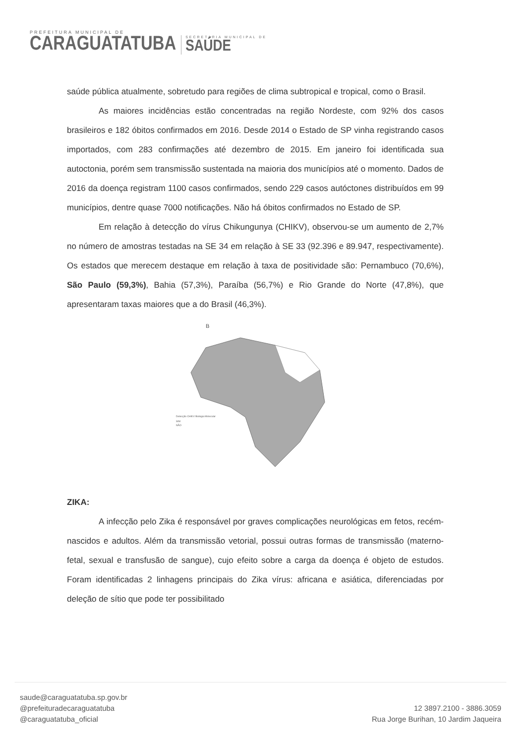PREFEITURA MUNICIPAL DE
CARAGUATATUBA
SECRETARIA MUNICIPAL DE
SAÚDE
saúde pública atualmente, sobretudo para regiões de clima subtropical e tropical, como o Brasil.
As maiores incidências estão concentradas na região Nordeste, com 92% dos casos brasileiros e 182 óbitos confirmados em 2016. Desde 2014 o Estado de SP vinha registrando casos importados, com 283 confirmações até dezembro de 2015. Em janeiro foi identificada sua autoctonia, porém sem transmissão sustentada na maioria dos municípios até o momento. Dados de 2016 da doença registram 1100 casos confirmados, sendo 229 casos autóctones distribuídos em 99 municípios, dentre quase 7000 notificações. Não há óbitos confirmados no Estado de SP.
Em relação à detecção do vírus Chikungunya (CHIKV), observou-se um aumento de 2,7% no número de amostras testadas na SE 34 em relação à SE 33 (92.396 e 89.947, respectivamente). Os estados que merecem destaque em relação à taxa de positividade são: Pernambuco (70,6%), São Paulo (59,3%), Bahia (57,3%), Paraíba (56,7%) e Rio Grande do Norte (47,8%), que apresentaram taxas maiores que a do Brasil (46,3%).
B
Detecção CHIKV Biologia Molecular
SIM
NÃO
ZIKA:
A infecção pelo Zika é responsável por graves complicações neurológicas em fetos, recém-nascidos e adultos. Além da transmissão vetorial, possui outras formas de transmissão (materno-fetal, sexual e transfusão de sangue), cujo efeito sobre a carga da doença é objeto de estudos. Foram identificadas 2 linhagens principais do Zika vírus: africana e asiática, diferenciadas por deleção de sítio que pode ter possibilitado
saude@caraguatatuba.sp.gov.br
@prefeituradecaraguatatuba
@caraguatatuba_oficial
12 3897.2100 - 3886.3059
Rua Jorge Burihan, 10 Jardim Jaqueira